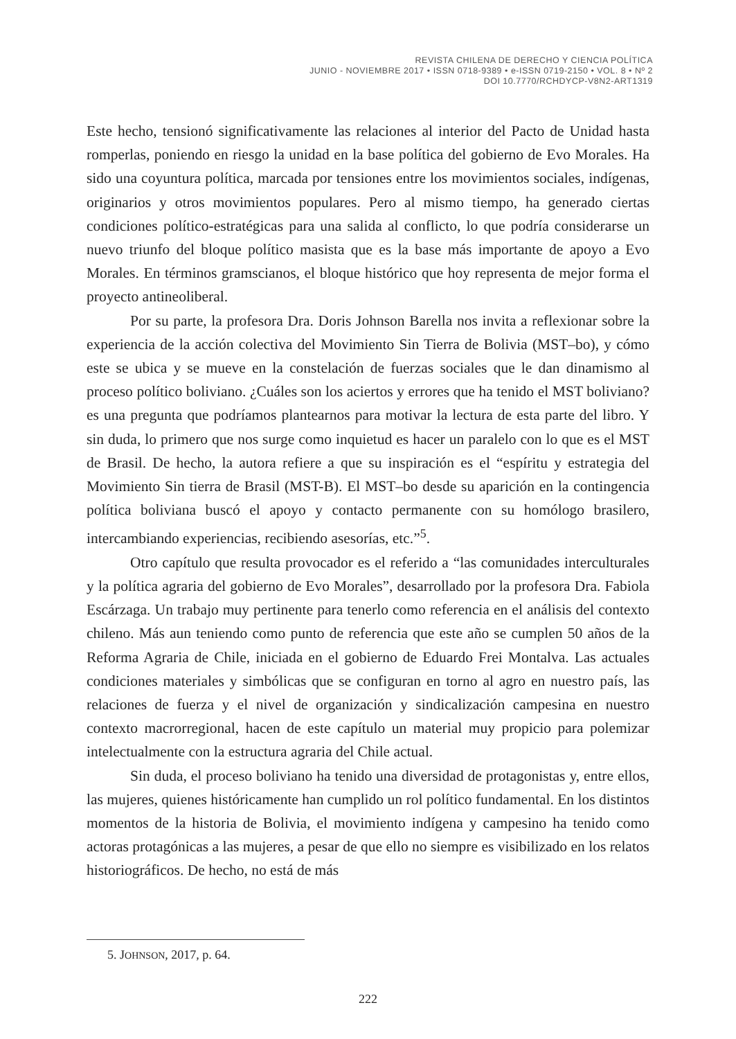REVISTA CHILENA DE DERECHO Y CIENCIA POLÍTICA
JUNIO - NOVIEMBRE 2017 • ISSN 0718-9389 • e-ISSN 0719-2150 • VOL. 8 • Nº 2
DOI 10.7770/RCHDYCP-V8N2-ART1319
Este hecho, tensionó significativamente las relaciones al interior del Pacto de Unidad hasta romperlas, poniendo en riesgo la unidad en la base política del gobierno de Evo Morales. Ha sido una coyuntura política, marcada por tensiones entre los movimientos sociales, indígenas, originarios y otros movimientos populares. Pero al mismo tiempo, ha generado ciertas condiciones político-estratégicas para una salida al conflicto, lo que podría considerarse un nuevo triunfo del bloque político masista que es la base más importante de apoyo a Evo Morales. En términos gramscianos, el bloque histórico que hoy representa de mejor forma el proyecto antineoliberal.
Por su parte, la profesora Dra. Doris Johnson Barella nos invita a reflexionar sobre la experiencia de la acción colectiva del Movimiento Sin Tierra de Bolivia (MST–bo), y cómo este se ubica y se mueve en la constelación de fuerzas sociales que le dan dinamismo al proceso político boliviano. ¿Cuáles son los aciertos y errores que ha tenido el MST boliviano? es una pregunta que podríamos plantearnos para motivar la lectura de esta parte del libro. Y sin duda, lo primero que nos surge como inquietud es hacer un paralelo con lo que es el MST de Brasil. De hecho, la autora refiere a que su inspiración es el “espíritu y estrategia del Movimiento Sin tierra de Brasil (MST-B). El MST–bo desde su aparición en la contingencia política boliviana buscó el apoyo y contacto permanente con su homólogo brasilero, intercambiando experiencias, recibiendo asesorías, etc.”<sup>5</sup>.
Otro capítulo que resulta provocador es el referido a “las comunidades interculturales y la política agraria del gobierno de Evo Morales”, desarrollado por la profesora Dra. Fabiola Escárzaga. Un trabajo muy pertinente para tenerlo como referencia en el análisis del contexto chileno. Más aun teniendo como punto de referencia que este año se cumplen 50 años de la Reforma Agraria de Chile, iniciada en el gobierno de Eduardo Frei Montalva. Las actuales condiciones materiales y simbólicas que se configuran en torno al agro en nuestro país, las relaciones de fuerza y el nivel de organización y sindicalización campesina en nuestro contexto macrorregional, hacen de este capítulo un material muy propicio para polemizar intelectualmente con la estructura agraria del Chile actual.
Sin duda, el proceso boliviano ha tenido una diversidad de protagonistas y, entre ellos, las mujeres, quienes históricamente han cumplido un rol político fundamental. En los distintos momentos de la historia de Bolivia, el movimiento indígena y campesino ha tenido como actoras protagónicas a las mujeres, a pesar de que ello no siempre es visibilizado en los relatos historiográficos. De hecho, no está de más
5. JOHNSON, 2017, p. 64.
222